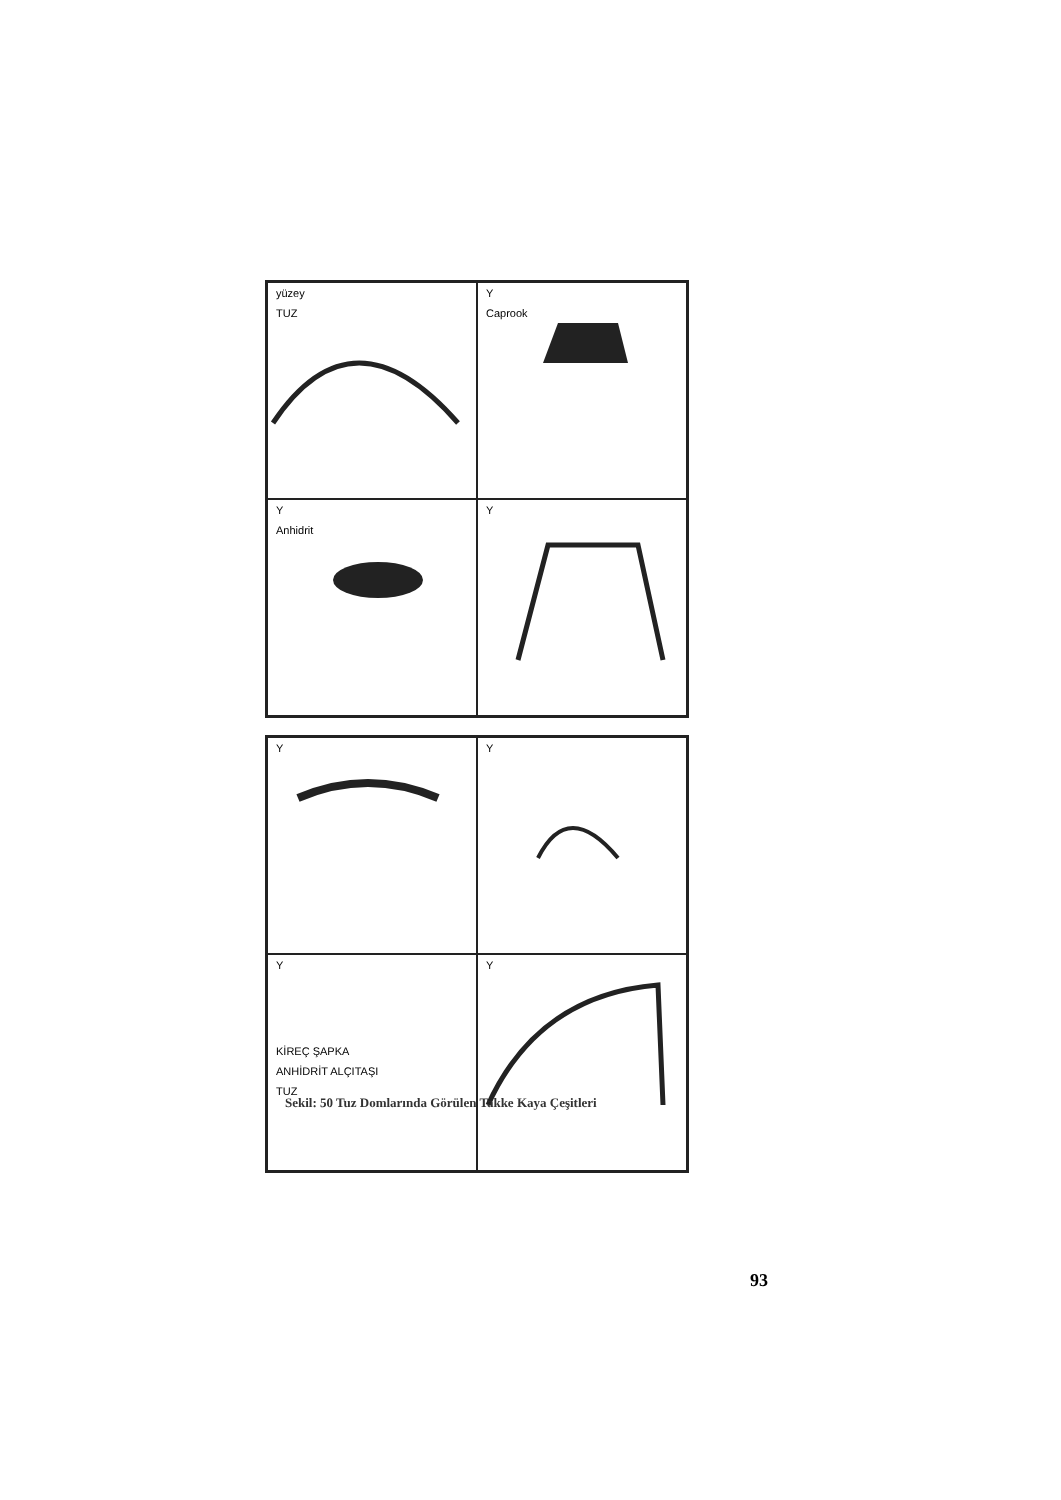yüzey
TUZ
Y
Caprook
Y
Anhidrit
Y
Y
Y
Y
KİREÇ ŞAPKA
ANHİDRİT ALÇITAŞI
TUZ
Y
Sekil: 50 Tuz Domlarında Görülen Takke Kaya Çeşitleri
93